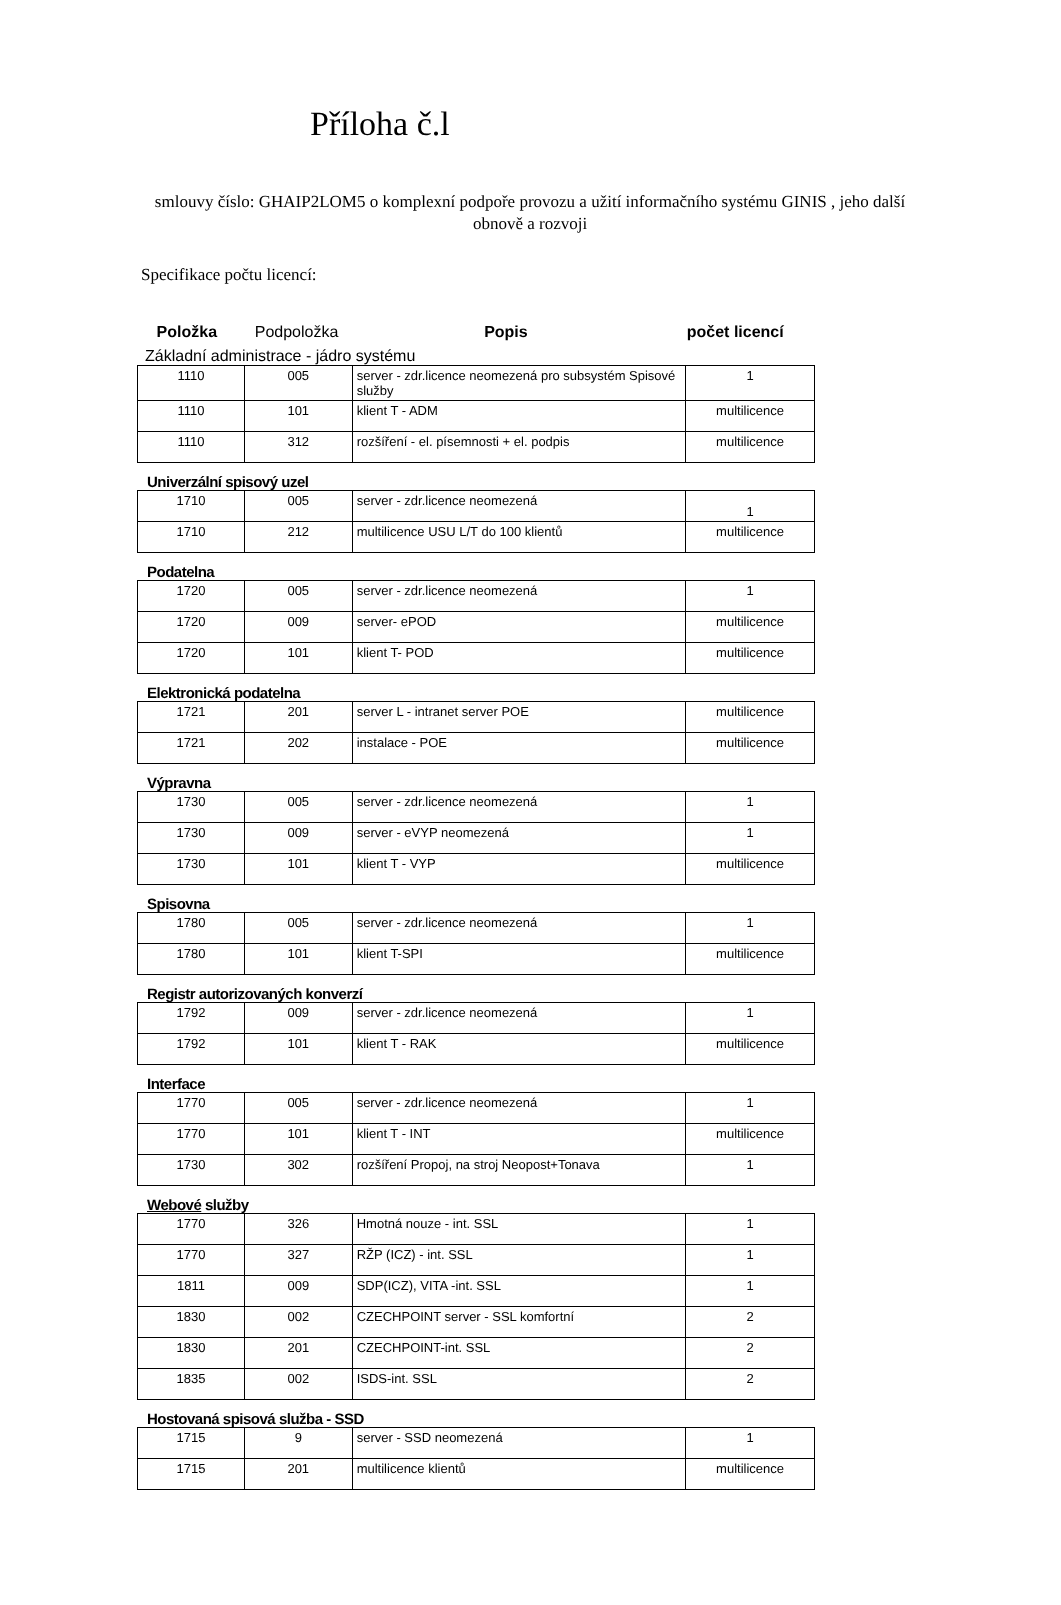Příloha č.l
smlouvy číslo: GHAIP2LOM5 o komplexní podpoře provozu a užití informačního systému GINIS , jeho další obnově a rozvoji
Specifikace počtu licencí:
Položka Podpoložka Popis počet licencí
Základní administrace - jádro systému
| 1110 | 005 | server - zdr.licence neomezená pro subsystém Spisové služby | 1 |
| 1110 | 101 | klient T - ADM | multilicence |
| 1110 | 312 | rozšíření - el. písemnosti + el. podpis | multilicence |
Univerzální spisový uzel
| 1710 | 005 | server - zdr.licence neomezená | 1 |
| 1710 | 212 | multilicence USU L/T do 100 klientů | multilicence |
Podatelna
| 1720 | 005 | server - zdr.licence neomezená | 1 |
| 1720 | 009 | server- ePOD | multilicence |
| 1720 | 101 | klient T- POD | multilicence |
Elektronická podatelna
| 1721 | 201 | server L - intranet server POE | multilicence |
| 1721 | 202 | instalace - POE | multilicence |
Výpravna
| 1730 | 005 | server - zdr.licence neomezená | 1 |
| 1730 | 009 | server - eVYP neomezená | 1 |
| 1730 | 101 | klient T - VYP | multilicence |
Spisovna
| 1780 | 005 | server - zdr.licence neomezená | 1 |
| 1780 | 101 | klient T-SPI | multilicence |
Registr autorizovaných konverzí
| 1792 | 009 | server - zdr.licence neomezená | 1 |
| 1792 | 101 | klient T - RAK | multilicence |
Interface
| 1770 | 005 | server - zdr.licence neomezená | 1 |
| 1770 | 101 | klient T - INT | multilicence |
| 1730 | 302 | rozšíření Propoj, na stroj Neopost+Tonava | 1 |
Webové služby
| 1770 | 326 | Hmotná nouze - int. SSL | 1 |
| 1770 | 327 | RŽP (ICZ) - int. SSL | 1 |
| 1811 | 009 | SDP(ICZ), VITA -int. SSL | 1 |
| 1830 | 002 | CZECHPOINT server - SSL komfortní | 2 |
| 1830 | 201 | CZECHPOINT-int. SSL | 2 |
| 1835 | 002 | ISDS-int. SSL | 2 |
Hostovaná spisová služba - SSD
| 1715 | 9 | server - SSD neomezená | 1 |
| 1715 | 201 | multilicence klientů | multilicence |